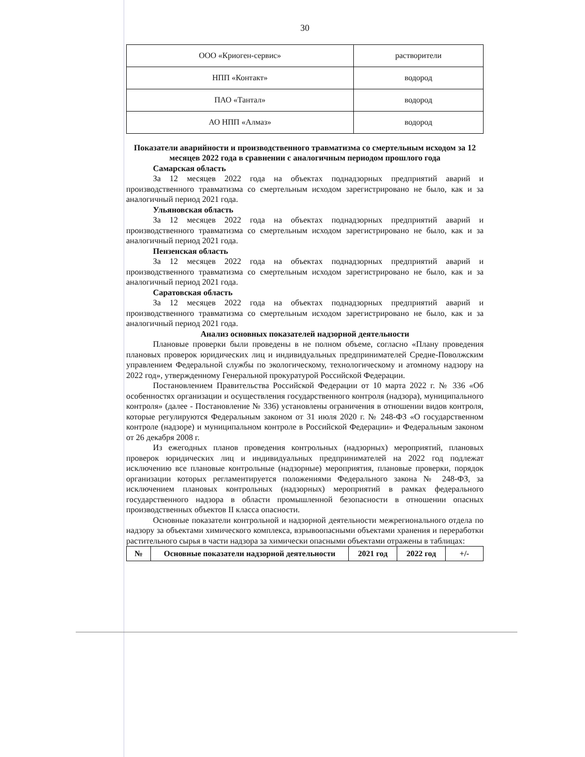30
| ООО «Криоген-сервис» | растворители |
| НПП «Контакт» | водород |
| ПАО «Тантал» | водород |
| АО НПП «Алмаз» | водород |
Показатели аварийности и производственного травматизма со смертельным исходом за 12 месяцев 2022 года в сравнении с аналогичным периодом прошлого года
Самарская область
За 12 месяцев 2022 года на объектах поднадзорных предприятий аварий и производственного травматизма со смертельным исходом зарегистрировано не было, как и за аналогичный период 2021 года.
Ульяновская область
За 12 месяцев 2022 года на объектах поднадзорных предприятий аварий и производственного травматизма со смертельным исходом зарегистрировано не было, как и за аналогичный период 2021 года.
Пензенская область
За 12 месяцев 2022 года на объектах поднадзорных предприятий аварий и производственного травматизма со смертельным исходом зарегистрировано не было, как и за аналогичный период 2021 года.
Саратовская область
За 12 месяцев 2022 года на объектах поднадзорных предприятий аварий и производственного травматизма со смертельным исходом зарегистрировано не было, как и за аналогичный период 2021 года.
Анализ основных показателей надзорной деятельности
Плановые проверки были проведены в не полном объеме, согласно «Плану проведения плановых проверок юридических лиц и индивидуальных предпринимателей Средне-Поволжским управлением Федеральной службы по экологическому, технологическому и атомному надзору на 2022 год», утвержденному Генеральной прокуратурой Российской Федерации.
Постановлением Правительства Российской Федерации от 10 марта 2022 г. № 336 «Об особенностях организации и осуществления государственного контроля (надзора), муниципального контроля» (далее - Постановление № 336) установлены ограничения в отношении видов контроля, которые регулируются Федеральным законом от 31 июля 2020 г. № 248-ФЗ «О государственном контроле (надзоре) и муниципальном контроле в Российской Федерации» и Федеральным законом от 26 декабря 2008 г.
Из ежегодных планов проведения контрольных (надзорных) мероприятий, плановых проверок юридических лиц и индивидуальных предпринимателей на 2022 год подлежат исключению все плановые контрольные (надзорные) мероприятия, плановые проверки, порядок организации которых регламентируется положениями Федерального закона № 248-ФЗ, за исключением плановых контрольных (надзорных) мероприятий в рамках федерального государственного надзора в области промышленной безопасности в отношении опасных производственных объектов II класса опасности.
Основные показатели контрольной и надзорной деятельности межрегионального отдела по надзору за объектами химического комплекса, взрывоопасными объектами хранения и переработки растительного сырья в части надзора за химически опасными объектами отражены в таблицах:
| № | Основные показатели надзорной деятельности | 2021 год | 2022 год | +/- |
| --- | --- | --- | --- | --- |